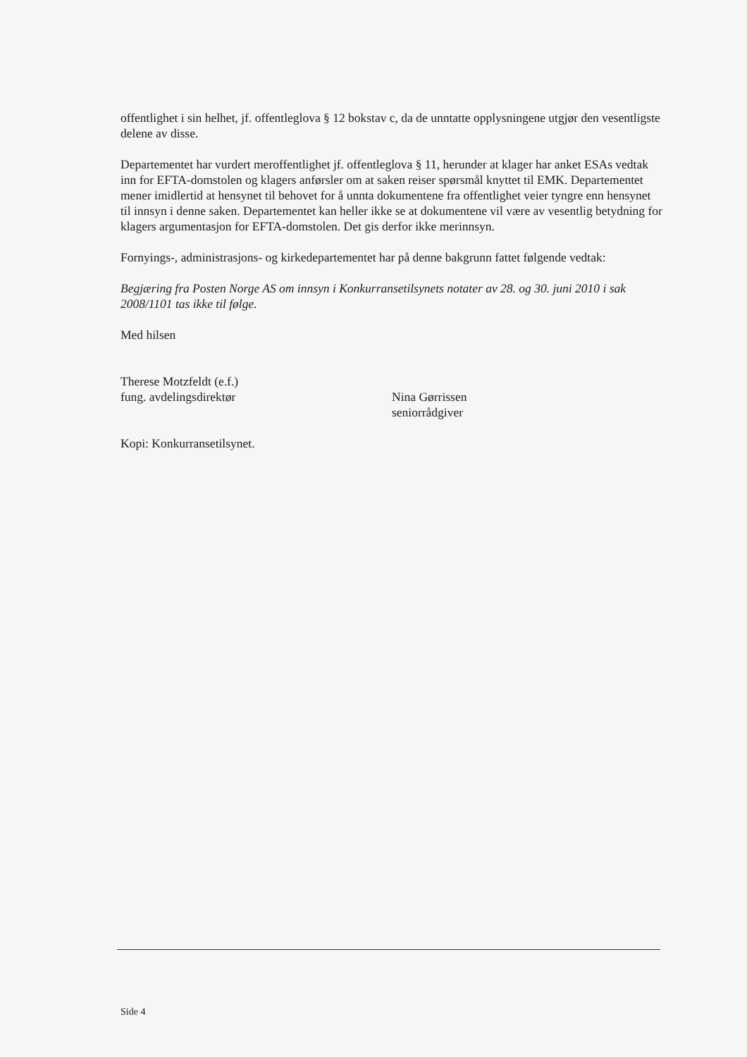offentlighet i sin helhet, jf. offentleglova § 12 bokstav c, da de unntatte opplysningene utgjør den vesentligste delene av disse.
Departementet har vurdert meroffentlighet jf. offentleglova § 11, herunder at klager har anket ESAs vedtak inn for EFTA-domstolen og klagers anførsler om at saken reiser spørsmål knyttet til EMK. Departementet mener imidlertid at hensynet til behovet for å unnta dokumentene fra offentlighet veier tyngre enn hensynet til innsyn i denne saken. Departementet kan heller ikke se at dokumentene vil være av vesentlig betydning for klagers argumentasjon for EFTA-domstolen. Det gis derfor ikke merinnsyn.
Fornyings-, administrasjons- og kirkedepartementet har på denne bakgrunn fattet følgende vedtak:
Begjæring fra Posten Norge AS om innsyn i Konkurransetilsynets notater av 28. og 30. juni 2010 i sak 2008/1101 tas ikke til følge.
Med hilsen
Therese Motzfeldt (e.f.)
fung. avdelingsdirektør
Nina Gørrissen
seniorrådgiver
Kopi: Konkurransetilsynet.
Side 4